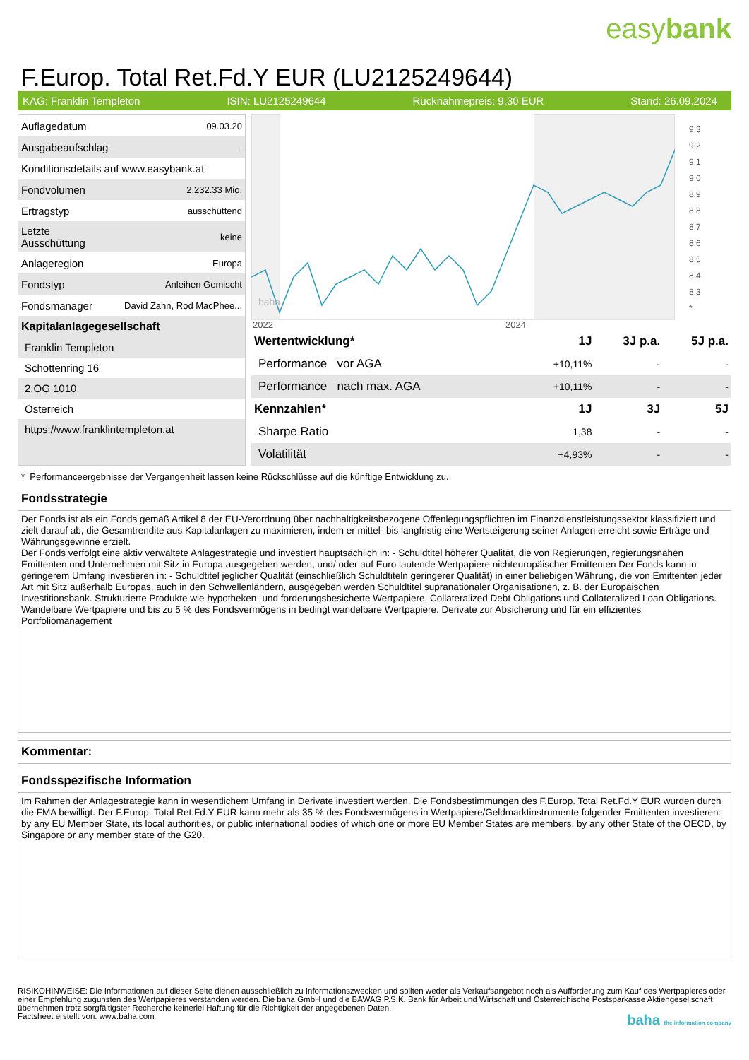easybank
F.Europ. Total Ret.Fd.Y EUR (LU2125249644)
KAG: Franklin Templeton ISIN: LU2125249644 Rücknahmepreis: 9,30 EUR Stand: 26.09.2024
| Auflagedatum | 09.03.20 |
| Ausgabeaufschlag | - |
| Konditionsdetails auf www.easybank.at | |
| Fondvolumen | 2,232.33 Mio. |
| Ertragstyp | ausschüttend |
| Letzte Ausschüttung | keine |
| Anlageregion | Europa |
| Fondstyp | Anleihen Gemischt |
| Fondsmanager | David Zahn, Rod MacPhee... |
Kapitalanlagegesellschaft
Franklin Templeton
Schottenring 16
2.OG 1010
Österreich
https://www.franklintempleton.at
baha
2022
2024
9,3
9,2
9,1
9,0
8,9
8,8
8,7
8,6
8,5
8,4
8,3
*
| Wertentwicklung* | 1J | 3J p.a. | 5J p.a. |
| --- | --- | --- | --- |
| Performance vor AGA | +10,11% | - | - |
| Performance nach max. AGA | +10,11% | - | - |
| Kennzahlen* | 1J | 3J | 5J |
| Sharpe Ratio | 1,38 | - | - |
| Volatilität | +4,93% | - | - |
* Performanceergebnisse der Vergangenheit lassen keine Rückschlüsse auf die künftige Entwicklung zu.
Fondsstrategie
Der Fonds ist als ein Fonds gemäß Artikel 8 der EU-Verordnung über nachhaltigkeitsbezogene Offenlegungspflichten im Finanzdienstleistungssektor klassifiziert und zielt darauf ab, die Gesamtrendite aus Kapitalanlagen zu maximieren, indem er mittel- bis langfristig eine Wertsteigerung seiner Anlagen erreicht sowie Erträge und Währungsgewinne erzielt.
Der Fonds verfolgt eine aktiv verwaltete Anlagestrategie und investiert hauptsächlich in: - Schuldtitel höherer Qualität, die von Regierungen, regierungsnahen Emittenten und Unternehmen mit Sitz in Europa ausgegeben werden, und/ oder auf Euro lautende Wertpapiere nichteuropäischer Emittenten Der Fonds kann in geringerem Umfang investieren in: - Schuldtitel jeglicher Qualität (einschließlich Schuldtiteln geringerer Qualität) in einer beliebigen Währung, die von Emittenten jeder Art mit Sitz außerhalb Europas, auch in den Schwellenländern, ausgegeben werden Schuldtitel supranationaler Organisationen, z. B. der Europäischen Investitionsbank. Strukturierte Produkte wie hypotheken- und forderungsbesicherte Wertpapiere, Collateralized Debt Obligations und Collateralized Loan Obligations. Wandelbare Wertpapiere und bis zu 5 % des Fondsvermögens in bedingt wandelbare Wertpapiere. Derivate zur Absicherung und für ein effizientes Portfoliomanagement
Kommentar:
Fondsspezifische Information
Im Rahmen der Anlagestrategie kann in wesentlichem Umfang in Derivate investiert werden. Die Fondsbestimmungen des F.Europ. Total Ret.Fd.Y EUR wurden durch die FMA bewilligt. Der F.Europ. Total Ret.Fd.Y EUR kann mehr als 35 % des Fondsvermögens in Wertpapiere/Geldmarktinstrumente folgender Emittenten investieren: by any EU Member State, its local authorities, or public international bodies of which one or more EU Member States are members, by any other State of the OECD, by Singapore or any member state of the G20.
RISIKOHINWEISE: Die Informationen auf dieser Seite dienen ausschließlich zu Informationszwecken und sollten weder als Verkaufsangebot noch als Aufforderung zum Kauf des Wertpapieres oder einer Empfehlung zugunsten des Wertpapieres verstanden werden. Die baha GmbH und die BAWAG P.S.K. Bank für Arbeit und Wirtschaft und Österreichische Postsparkasse Aktiengesellschaft übernehmen trotz sorgfältigster Recherche keinerlei Haftung für die Richtigkeit der angegebenen Daten.
Factsheet erstellt von: www.baha.com baha the information company